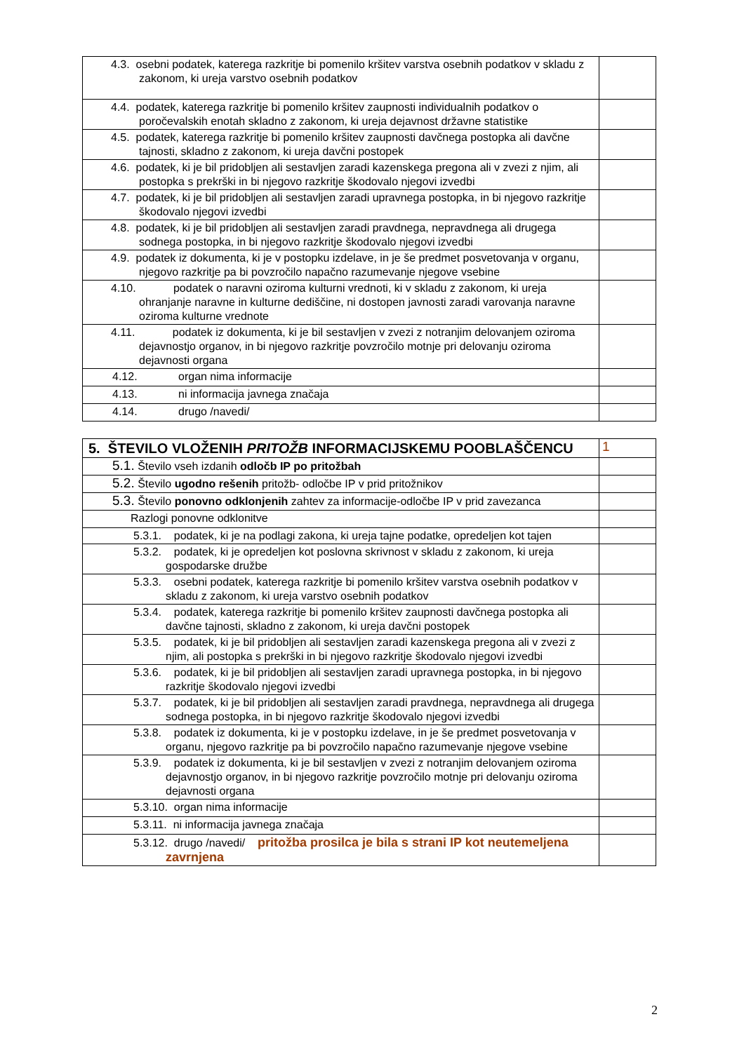| 4.3. osebni podatek, katerega razkritje bi pomenilo kršitev varstva osebnih podatkov v skladu z zakonom, ki ureja varstvo osebnih podatkov | |
| 4.4. podatek, katerega razkritje bi pomenilo kršitev zaupnosti individualnih podatkov o poročevalskih enotah skladno z zakonom, ki ureja dejavnost državne statistike | |
| 4.5. podatek, katerega razkritje bi pomenilo kršitev zaupnosti davčnega postopka ali davčne tajnosti, skladno z zakonom, ki ureja davčni postopek | |
| 4.6. podatek, ki je bil pridobljen ali sestavljen zaradi kazenskega pregona ali v zvezi z njim, ali postopka s prekrški in bi njegovo razkritje škodovalo njegovi izvedbi | |
| 4.7. podatek, ki je bil pridobljen ali sestavljen zaradi upravnega postopka, in bi njegovo razkritje škodovalo njegovi izvedbi | |
| 4.8. podatek, ki je bil pridobljen ali sestavljen zaradi pravdnega, nepravdnega ali drugega sodnega postopka, in bi njegovo razkritje škodovalo njegovi izvedbi | |
| 4.9. podatek iz dokumenta, ki je v postopku izdelave, in je še predmet posvetovanja v organu, njegovo razkritje pa bi povzročilo napačno razumevanje njegove vsebine | |
| 4.10. podatek o naravni oziroma kulturni vrednoti, ki v skladu z zakonom, ki ureja ohranjanje naravne in kulturne dediščine, ni dostopen javnosti zaradi varovanja naravne oziroma kulturne vrednote | |
| 4.11. podatek iz dokumenta, ki je bil sestavljen v zvezi z notranjim delovanjem oziroma dejavnostjo organov, in bi njegovo razkritje povzročilo motnje pri delovanju oziroma dejavnosti organa | |
| 4.12. organ nima informacije | |
| 4.13. ni informacija javnega značaja | |
| 4.14. drugo /navedi/ | |
| 5. ŠTEVILO VLOŽENIH PRITOŽB INFORMACIJSKEMU POOBLAŠČENCU | 1 |
| 5.1. Število vseh izdanih odločb IP po pritožbah | |
| 5.2. Število ugodno rešenih pritožb- odločbe IP v prid pritožnikov | |
| 5.3. Število ponovno odklonjenih zahtev za informacije-odločbe IP v prid zavezanca | |
| Razlogi ponovne odklonitve | |
| 5.3.1. podatek, ki je na podlagi zakona, ki ureja tajne podatke, opredeljen kot tajen | |
| 5.3.2. podatek, ki je opredeljen kot poslovna skrivnost v skladu z zakonom, ki ureja gospodarske družbe | |
| 5.3.3. osebni podatek, katerega razkritje bi pomenilo kršitev varstva osebnih podatkov v skladu z zakonom, ki ureja varstvo osebnih podatkov | |
| 5.3.4. podatek, katerega razkritje bi pomenilo kršitev zaupnosti davčnega postopka ali davčne tajnosti, skladno z zakonom, ki ureja davčni postopek | |
| 5.3.5. podatek, ki je bil pridobljen ali sestavljen zaradi kazenskega pregona ali v zvezi z njim, ali postopka s prekrški in bi njegovo razkritje škodovalo njegovi izvedbi | |
| 5.3.6. podatek, ki je bil pridobljen ali sestavljen zaradi upravnega postopka, in bi njegovo razkritje škodovalo njegovi izvedbi | |
| 5.3.7. podatek, ki je bil pridobljen ali sestavljen zaradi pravdnega, nepravdnega ali drugega sodnega postopka, in bi njegovo razkritje škodovalo njegovi izvedbi | |
| 5.3.8. podatek iz dokumenta, ki je v postopku izdelave, in je še predmet posvetovanja v organu, njegovo razkritje pa bi povzročilo napačno razumevanje njegove vsebine | |
| 5.3.9. podatek iz dokumenta, ki je bil sestavljen v zvezi z notranjim delovanjem oziroma dejavnostjo organov, in bi njegovo razkritje povzročilo motnje pri delovanju oziroma dejavnosti organa | |
| 5.3.10. organ nima informacije | |
| 5.3.11. ni informacija javnega značaja | |
| 5.3.12. drugo /navedi/ pritožba prosilca je bila s strani IP kot neutemeljena zavrnjena | |
2